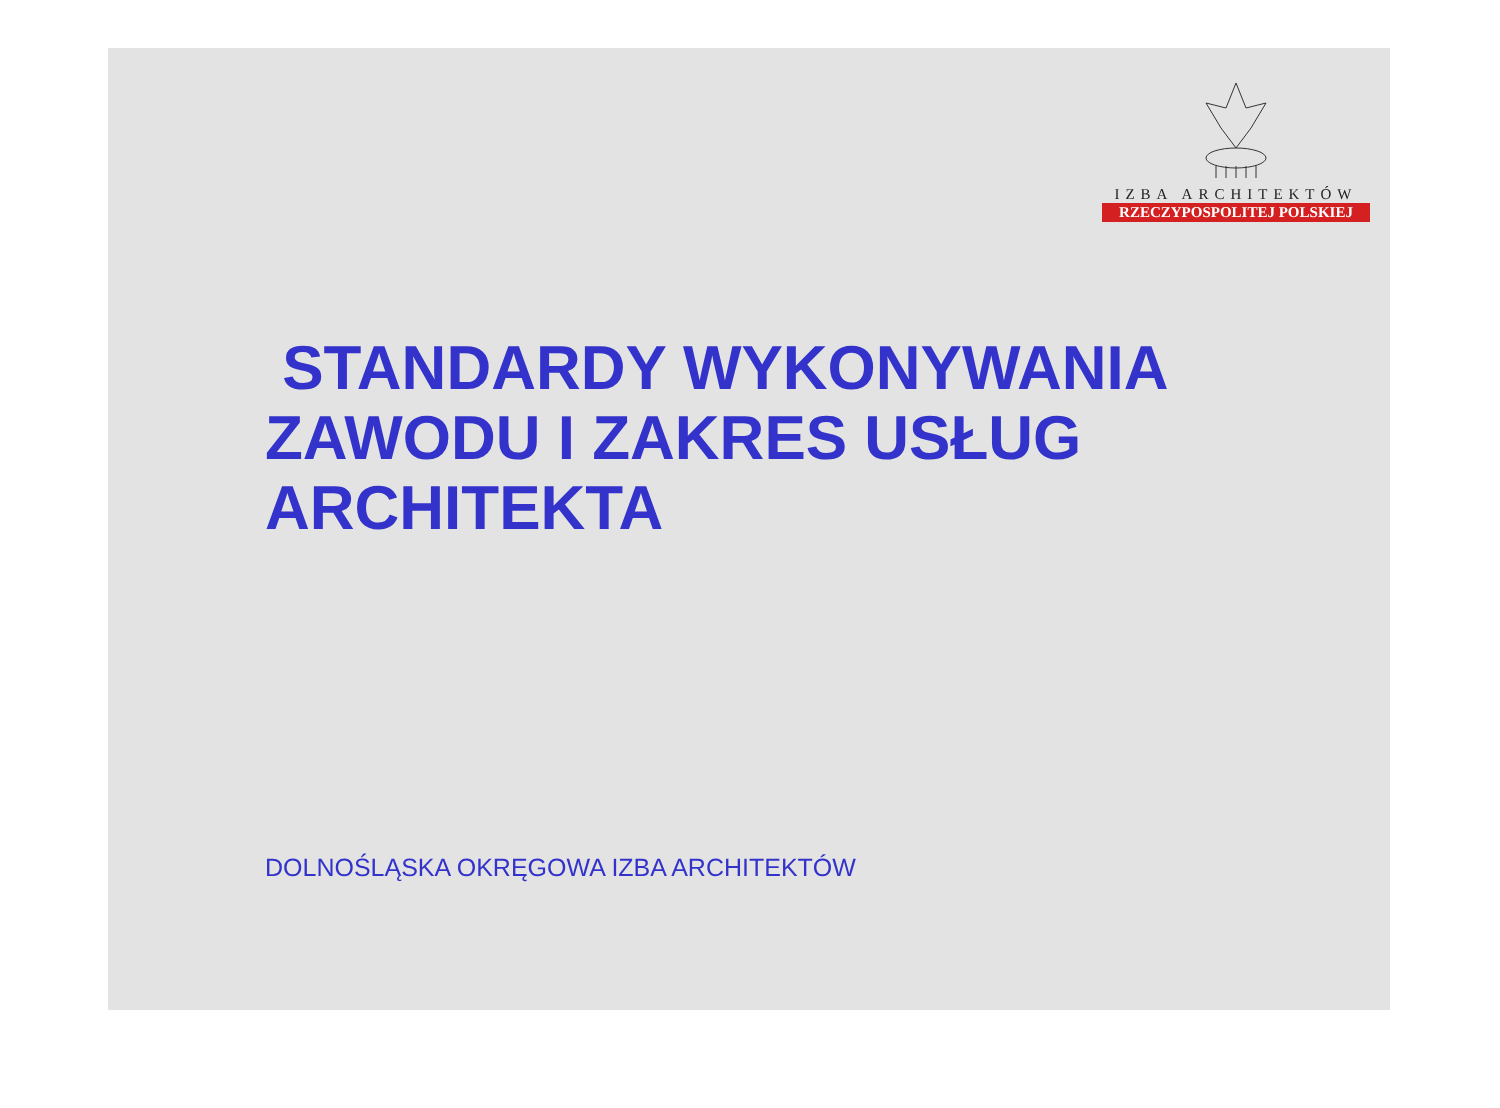IZBA ARCHITEKTÓW
RZECZYPOSPOLITEJ POLSKIEJ
STANDARDY WYKONYWANIA
ZAWODU I ZAKRES USŁUG
ARCHITEKTA
DOLNOŚLĄSKA OKRĘGOWA IZBA ARCHITEKTÓW